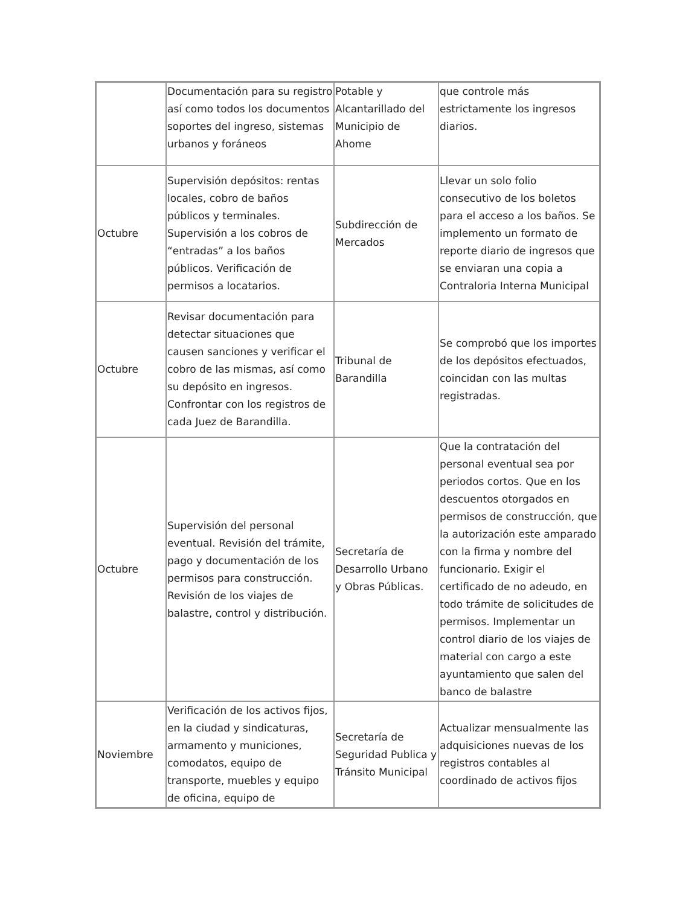| | Documentación para su registro así como todos los documentos soportes del ingreso, sistemas urbanos y foráneos | Potable y Alcantarillado del Municipio de Ahome | que controle más estrictamente los ingresos diarios. |
| Octubre | Supervisión depósitos: rentas locales, cobro de baños públicos y terminales. Supervisión a los cobros de “entradas” a los baños públicos. Verificación de permisos a locatarios. | Subdirección de Mercados | Llevar un solo folio consecutivo de los boletos para el acceso a los baños. Se implemento un formato de reporte diario de ingresos que se enviaran una copia a Contraloria Interna Municipal |
| Octubre | Revisar documentación para detectar situaciones que causen sanciones y verificar el cobro de las mismas, así como su depósito en ingresos. Confrontar con los registros de cada Juez de Barandilla. | Tribunal de Barandilla | Se comprobó que los importes de los depósitos efectuados, coincidan con las multas registradas. |
| Octubre | Supervisión del personal eventual. Revisión del trámite, pago y documentación de los permisos para construcción. Revisión de los viajes de balastre, control y distribución. | Secretaría de Desarrollo Urbano y Obras Públicas. | Que la contratación del personal eventual sea por periodos cortos. Que en los descuentos otorgados en permisos de construcción, que la autorización este amparado con la firma y nombre del funcionario. Exigir el certificado de no adeudo, en todo trámite de solicitudes de permisos. Implementar un control diario de los viajes de material con cargo a este ayuntamiento que salen del banco de balastre |
| Noviembre | Verificación de los activos fijos, en la ciudad y sindicaturas, armamento y municiones, comodatos, equipo de transporte, muebles y equipo de oficina, equipo de | Secretaría de Seguridad Publica y Tránsito Municipal | Actualizar mensualmente las adquisiciones nuevas de los registros contables al coordinado de activos fijos |